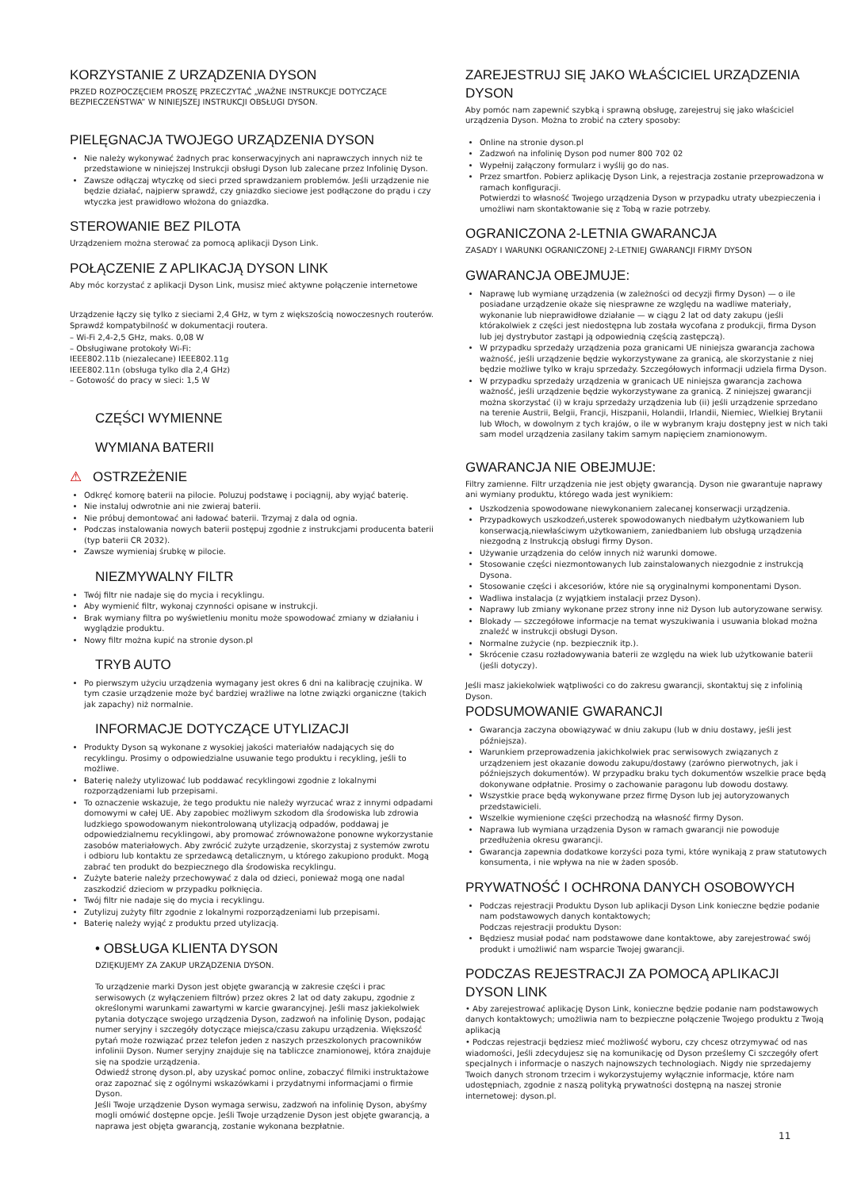KORZYSTANIE Z URZĄDZENIA DYSON
PRZED ROZPOCZĘCIEM PROSZĘ PRZECZYTAĆ „WAŻNE INSTRUKCJE DOTYCZĄCE BEZPIECZEŃSTWA” W NINIEJSZEJ INSTRUKCJI OBSŁUGI DYSON.
PIELĘGNACJA TWOJEGO URZĄDZENIA DYSON
Nie należy wykonywać żadnych prac konserwacyjnych ani naprawczych innych niż te przedstawione w niniejszej Instrukcji obsługi Dyson lub zalecane przez Infolinię Dyson.
Zawsze odłączaj wtyczkę od sieci przed sprawdzaniem problemów. Jeśli urządzenie nie będzie działać, najpierw sprawdź, czy gniazdko sieciowe jest podłączone do prądu i czy wtyczka jest prawidłowo włożona do gniazdka.
STEROWANIE BEZ PILOTA
Urządzeniem można sterować za pomocą aplikacji Dyson Link.
POŁĄCZENIE Z APLIKACJĄ DYSON LINK
Aby móc korzystać z aplikacji Dyson Link, musisz mieć aktywne połączenie internetowe
Urządzenie łączy się tylko z sieciami 2,4 GHz, w tym z większością nowoczesnych routerów. Sprawdź kompatybilność w dokumentacji routera.
– Wi-Fi 2,4-2,5 GHz, maks. 0,08 W
– Obsługiwane protokoły Wi-Fi:
IEEE802.11b (niezalecane) IEEE802.11g
IEEE802.11n (obsługa tylko dla 2,4 GHz)
– Gotowość do pracy w sieci: 1,5 W
CZĘŚCI WYMIENNE
WYMIANA BATERII
⚠ OSTRZEŻENIE
Odkręć komorę baterii na pilocie. Poluzuj podstawę i pociągnij, aby wyjąć baterię.
Nie instaluj odwrotnie ani nie zwieraj baterii.
Nie próbuj demontować ani ładować baterii. Trzymaj z dala od ognia.
Podczas instalowania nowych baterii postępuj zgodnie z instrukcjami producenta baterii (typ baterii CR 2032).
Zawsze wymieniaj śrubkę w pilocie.
NIEZMYWALNY FILTR
Twój filtr nie nadaje się do mycia i recyklingu.
Aby wymienić filtr, wykonaj czynności opisane w instrukcji.
Brak wymiany filtra po wyświetleniu monitu może spowodować zmiany w działaniu i wyglądzie produktu.
Nowy filtr można kupić na stronie dyson.pl
TRYB AUTO
Po pierwszym użyciu urządzenia wymagany jest okres 6 dni na kalibrację czujnika. W tym czasie urządzenie może być bardziej wrażliwe na lotne związki organiczne (takich jak zapachy) niż normalnie.
INFORMACJE DOTYCZĄCE UTYLIZACJI
Produkty Dyson są wykonane z wysokiej jakości materiałów nadających się do recyklingu. Prosimy o odpowiedzialne usuwanie tego produktu i recykling, jeśli to możliwe.
Baterię należy utylizować lub poddawać recyklingowi zgodnie z lokalnymi rozporządzeniami lub przepisami.
To oznaczenie wskazuje, że tego produktu nie należy wyrzucać wraz z innymi odpadami domowymi w całej UE. Aby zapobiec możliwym szkodom dla środowiska lub zdrowia ludzkiego spowodowanym niekontrolowaną utylizacją odpadów, poddawaj je odpowiedzialnemu recyklingowi, aby promować zrównoważone ponowne wykorzystanie zasobów materiałowych. Aby zwrócić zużyte urządzenie, skorzystaj z systemów zwrotu i odbioru lub kontaktu ze sprzedawcą detalicznym, u którego zakupiono produkt. Mogą zabrać ten produkt do bezpiecznego dla środowiska recyklingu.
Zużyte baterie należy przechowywać z dala od dzieci, ponieważ mogą one nadal zaszkodzić dzieciom w przypadku połknięcia.
Twój filtr nie nadaje się do mycia i recyklingu.
Zutylizuj zużyty filtr zgodnie z lokalnymi rozporządzeniami lub przepisami.
Baterię należy wyjąć z produktu przed utylizacją.
• OBSŁUGA KLIENTA DYSON
DZIĘKUJEMY ZA ZAKUP URZĄDZENIA DYSON.
To urządzenie marki Dyson jest objęte gwarancją w zakresie części i prac serwisowych (z wyłączeniem filtrów) przez okres 2 lat od daty zakupu, zgodnie z określonymi warunkami zawartymi w karcie gwarancyjnej. Jeśli masz jakiekolwiek pytania dotyczące swojego urządzenia Dyson, zadzwoń na infolinię Dyson, podając numer seryjny i szczegóły dotyczące miejsca/czasu zakupu urządzenia. Większość pytań może rozwiązać przez telefon jeden z naszych przeszkolonych pracowników infolinii Dyson. Numer seryjny znajduje się na tabliczce znamionowej, która znajduje się na spodzie urządzenia.
Odwiedź stronę dyson.pl, aby uzyskać pomoc online, zobaczyć filmiki instruktażowe oraz zapoznać się z ogólnymi wskazówkami i przydatnymi informacjami o firmie Dyson.
Jeśli Twoje urządzenie Dyson wymaga serwisu, zadzwoń na infolinię Dyson, abyśmy mogli omówić dostępne opcje. Jeśli Twoje urządzenie Dyson jest objęte gwarancją, a naprawa jest objęta gwarancją, zostanie wykonana bezpłatnie.
ZAREJESTRUJ SIĘ JAKO WŁAŚCICIEL URZĄDZENIA DYSON
Aby pomóc nam zapewnić szybką i sprawną obsługę, zarejestruj się jako właściciel urządzenia Dyson. Można to zrobić na cztery sposoby:
Online na stronie dyson.pl
Zadzwoń na infolinię Dyson pod numer 800 702 02
Wypełnij załączony formularz i wyślij go do nas.
Przez smartfon. Pobierz aplikację Dyson Link, a rejestracja zostanie przeprowadzona w ramach konfiguracji.
Potwierdzi to własność Twojego urządzenia Dyson w przypadku utraty ubezpieczenia i umożliwi nam skontaktowanie się z Tobą w razie potrzeby.
OGRANICZONA 2-LETNIA GWARANCJA
ZASADY I WARUNKI OGRANICZONEJ 2-LETNIEJ GWARANCJI FIRMY DYSON
GWARANCJA OBEJMUJE:
Naprawę lub wymianę urządzenia (w zależności od decyzji firmy Dyson) — o ile posiadane urządzenie okaże się niesprawne ze względu na wadliwe materiały, wykonanie lub nieprawidłowe działanie — w ciągu 2 lat od daty zakupu (jeśli którakolwiek z części jest niedostępna lub została wycofana z produkcji, firma Dyson lub jej dystrybutor zastąpi ją odpowiednią częścią zastępczą).
W przypadku sprzedaży urządzenia poza granicami UE niniejsza gwarancja zachowa ważność, jeśli urządzenie będzie wykorzystywane za granicą, ale skorzystanie z niej będzie możliwe tylko w kraju sprzedaży. Szczegółowych informacji udziela firma Dyson.
W przypadku sprzedaży urządzenia w granicach UE niniejsza gwarancja zachowa ważność, jeśli urządzenie będzie wykorzystywane za granicą. Z niniejszej gwarancji można skorzystać (i) w kraju sprzedaży urządzenia lub (ii) jeśli urządzenie sprzedano na terenie Austrii, Belgii, Francji, Hiszpanii, Holandii, Irlandii, Niemiec, Wielkiej Brytanii lub Włoch, w dowolnym z tych krajów, o ile w wybranym kraju dostępny jest w nich taki sam model urządzenia zasilany takim samym napięciem znamionowym.
GWARANCJA NIE OBEJMUJE:
Filtry zamienne. Filtr urządzenia nie jest objęty gwarancją. Dyson nie gwarantuje naprawy ani wymiany produktu, którego wada jest wynikiem:
Uszkodzenia spowodowane niewykonaniem zalecanej konserwacji urządzenia.
Przypadkowych uszkodzeń,usterek spowodowanych niedbałym użytkowaniem lub konserwacją,niewłaściwym użytkowaniem, zaniedbaniem lub obsługą urządzenia niezgodną z Instrukcją obsługi firmy Dyson.
Używanie urządzenia do celów innych niż warunki domowe.
Stosowanie części niezmontowanych lub zainstalowanych niezgodnie z instrukcją Dysona.
Stosowanie części i akcesoriów, które nie są oryginalnymi komponentami Dyson.
Wadliwa instalacja (z wyjątkiem instalacji przez Dyson).
Naprawy lub zmiany wykonane przez strony inne niż Dyson lub autoryzowane serwisy.
Blokady — szczegółowe informacje na temat wyszukiwania i usuwania blokad można znaleźć w instrukcji obsługi Dyson.
Normalne zużycie (np. bezpiecznik itp.).
Skrócenie czasu rozładowywania baterii ze względu na wiek lub użytkowanie baterii (jeśli dotyczy).
Jeśli masz jakiekolwiek wątpliwości co do zakresu gwarancji, skontaktuj się z infolinią Dyson.
PODSUMOWANIE GWARANCJI
Gwarancja zaczyna obowiązywać w dniu zakupu (lub w dniu dostawy, jeśli jest późniejsza).
Warunkiem przeprowadzenia jakichkolwiek prac serwisowych związanych z urządzeniem jest okazanie dowodu zakupu/dostawy (zarówno pierwotnych, jak i późniejszych dokumentów). W przypadku braku tych dokumentów wszelkie prace będą dokonywane odpłatnie. Prosimy o zachowanie paragonu lub dowodu dostawy.
Wszystkie prace będą wykonywane przez firmę Dyson lub jej autoryzowanych przedstawicieli.
Wszelkie wymienione części przechodzą na własność firmy Dyson.
Naprawa lub wymiana urządzenia Dyson w ramach gwarancji nie powoduje przedłużenia okresu gwarancji.
Gwarancja zapewnia dodatkowe korzyści poza tymi, które wynikają z praw statutowych konsumenta, i nie wpływa na nie w żaden sposób.
PRYWATNOŚĆ I OCHRONA DANYCH OSOBOWYCH
Podczas rejestracji Produktu Dyson lub aplikacji Dyson Link konieczne będzie podanie nam podstawowych danych kontaktowych;
Podczas rejestracji produktu Dyson:
Będziesz musiał podać nam podstawowe dane kontaktowe, aby zarejestrować swój produkt i umożliwić nam wsparcie Twojej gwarancji.
PODCZAS REJESTRACJI ZA POMOCĄ APLIKACJI DYSON LINK
• Aby zarejestrować aplikację Dyson Link, konieczne będzie podanie nam podstawowych danych kontaktowych; umożliwia nam to bezpieczne połączenie Twojego produktu z Twoją aplikacją
• Podczas rejestracji będziesz mieć możliwość wyboru, czy chcesz otrzymywać od nas wiadomości, Jeśli zdecydujesz się na komunikację od Dyson prześlemy Ci szczegóły ofert specjalnych i informacje o naszych najnowszych technologiach. Nigdy nie sprzedajemy Twoich danych stronom trzecim i wykorzystujemy wyłącznie informacje, które nam udostępniach, zgodnie z naszą polityką prywatności dostępną na naszej stronie internetowej: dyson.pl.
11